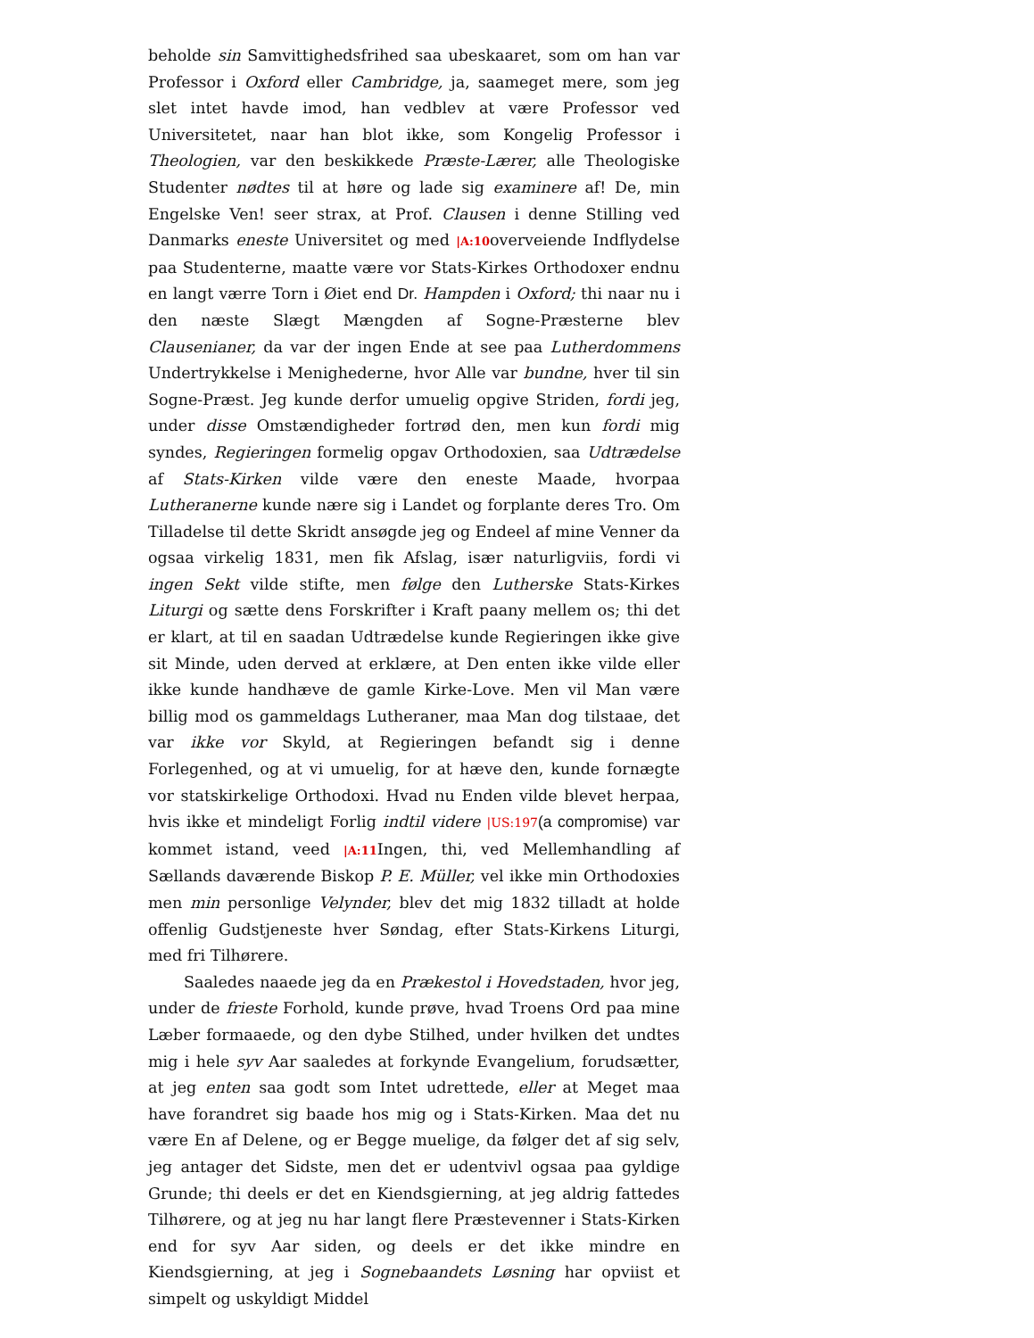beholde sin Samvittighedsfrihed saa ubeskaaret, som om han var Professor i Oxford eller Cambridge, ja, saameget mere, som jeg slet intet havde imod, han vedblev at være Professor ved Universitetet, naar han blot ikke, som Kongelig Professor i Theologien, var den beskikkede Præste-Lærer, alle Theologiske Studenter nødtes til at høre og lade sig examinere af! De, min Engelske Ven! seer strax, at Prof. Clausen i denne Stilling ved Danmarks eneste Universitet og med |A:10overveiende Indflydelse paa Studenterne, maatte være vor Stats-Kirkes Orthodoxer endnu en langt værre Torn i Øiet end Dr. Hampden i Oxford; thi naar nu i den næste Slægt Mængden af Sogne-Præsterne blev Clausenianer, da var der ingen Ende at see paa Lutherdommens Undertrykkelse i Menighederne, hvor Alle var bundne, hver til sin Sogne-Præst. Jeg kunde derfor umuelig opgive Striden, fordi jeg, under disse Omstændigheder fortrød den, men kun fordi mig syndes, Regieringen formelig opgav Orthodoxien, saa Udtrædelse af Stats-Kirken vilde være den eneste Maade, hvorpaa Lutheranerne kunde nære sig i Landet og forplante deres Tro. Om Tilladelse til dette Skridt ansøgde jeg og Endeel af mine Venner da ogsaa virkelig 1831, men fik Afslag, især naturligviis, fordi vi ingen Sekt vilde stifte, men følge den Lutherske Stats-Kirkes Liturgi og sætte dens Forskrifter i Kraft paany mellem os; thi det er klart, at til en saadan Udtrædelse kunde Regieringen ikke give sit Minde, uden derved at erklære, at Den enten ikke vilde eller ikke kunde handhæve de gamle Kirke-Love. Men vil Man være billig mod os gammeldags Lutheraner, maa Man dog tilstaae, det var ikke vor Skyld, at Regieringen befandt sig i denne Forlegenhed, og at vi umuelig, for at hæve den, kunde fornægte vor statskirkelige Orthodoxi. Hvad nu Enden vilde blevet herpaa, hvis ikke et mindeligt Forlig indtil videre |US:197(a compromise) var kommet istand, veed |A:11 Ingen, thi, ved Mellemhandling af Sællands daværende Biskop P. E. Müller, vel ikke min Orthodoxies men min personlige Velynder, blev det mig 1832 tilladt at holde offenlig Gudstjeneste hver Søndag, efter Stats-Kirkens Liturgi, med fri Tilhørere.
Saaledes naaede jeg da en Prækestol i Hovedstaden, hvor jeg, under de frieste Forhold, kunde prøve, hvad Troens Ord paa mine Læber formaaede, og den dybe Stilhed, under hvilken det undtes mig i hele syv Aar saaledes at forkynde Evangelium, forudsætter, at jeg enten saa godt som Intet udrettede, eller at Meget maa have forandret sig baade hos mig og i Stats-Kirken. Maa det nu være En af Delene, og er Begge muelige, da følger det af sig selv, jeg antager det Sidste, men det er udentvivl ogsaa paa gyldige Grunde; thi deels er det en Kiendsgierning, at jeg aldrig fattedes Tilhørere, og at jeg nu har langt flere Præstevenner i Stats-Kirken end for syv Aar siden, og deels er det ikke mindre en Kiendsgierning, at jeg i Sognebaandets Løsning har opviist et simpelt og uskyldigt Middel